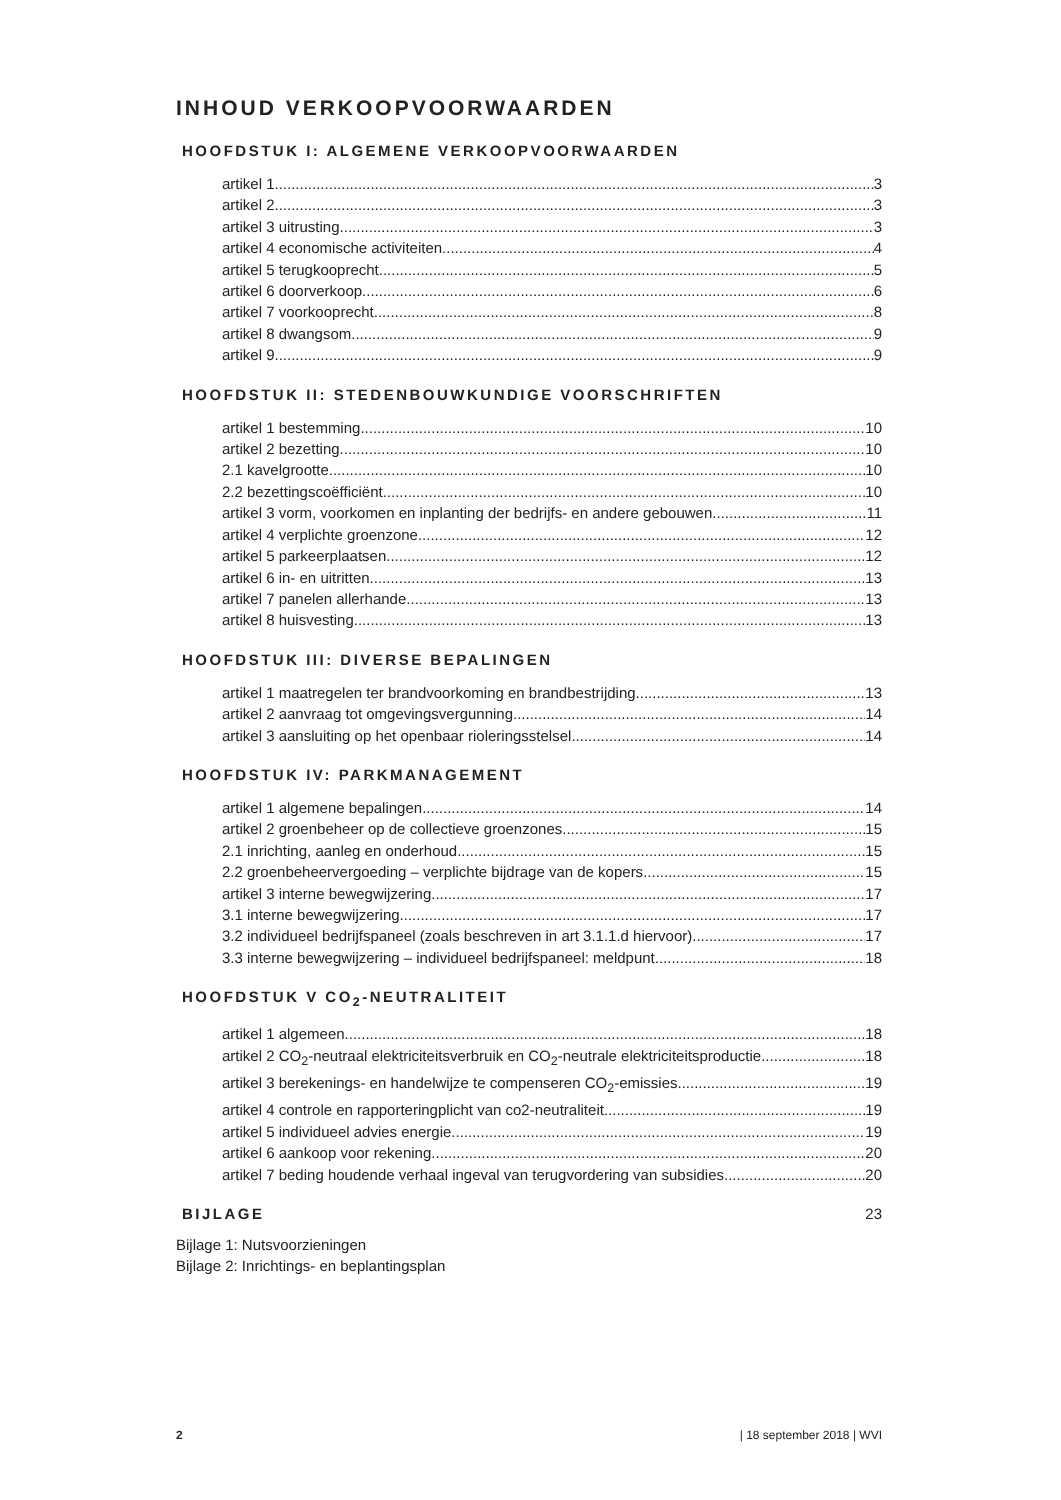INHOUD VERKOOPVOORWAARDEN
HOOFDSTUK I: ALGEMENE VERKOOPVOORWAARDEN
artikel 1 3
artikel 2 3
artikel 3 uitrusting 3
artikel 4 economische activiteiten 4
artikel 5 terugkooprecht 5
artikel 6 doorverkoop 6
artikel 7 voorkooprecht 8
artikel 8 dwangsom 9
artikel 9 9
HOOFDSTUK II: STEDENBOUWKUNDIGE VOORSCHRIFTEN
artikel 1 bestemming 10
artikel 2 bezetting 10
2.1 kavelgrootte 10
2.2 bezettingscoëfficiënt 10
artikel 3 vorm, voorkomen en inplanting der bedrijfs- en andere gebouwen 11
artikel 4 verplichte groenzone 12
artikel 5 parkeerplaatsen 12
artikel 6 in- en uitritten 13
artikel 7 panelen allerhande 13
artikel 8 huisvesting 13
HOOFDSTUK III: DIVERSE BEPALINGEN
artikel 1 maatregelen ter brandvoorkoming en brandbestrijding 13
artikel 2 aanvraag tot omgevingsvergunning 14
artikel 3 aansluiting op het openbaar rioleringsstelsel 14
HOOFDSTUK IV: PARKMANAGEMENT
artikel 1 algemene bepalingen 14
artikel 2 groenbeheer op de collectieve groenzones 15
2.1 inrichting, aanleg en onderhoud 15
2.2 groenbeheervergoeding – verplichte bijdrage van de kopers 15
artikel 3 interne bewegwijzering 17
3.1 interne bewegwijzering 17
3.2 individueel bedrijfspaneel (zoals beschreven in art 3.1.1.d hiervoor) 17
3.3 interne bewegwijzering – individueel bedrijfspaneel: meldpunt 18
HOOFDSTUK V CO<sub>2</sub>-NEUTRALITEIT
artikel 1 algemeen 18
artikel 2 CO<sub>2</sub>-neutraal elektriciteitsverbruik en CO<sub>2</sub>-neutrale elektriciteitsproductie 18
artikel 3 berekenings- en handelwijze te compenseren CO<sub>2</sub>-emissies 19
artikel 4 controle en rapporteringplicht van co2-neutraliteit 19
artikel 5 individueel advies energie 19
artikel 6 aankoop voor rekening 20
artikel 7 beding houdende verhaal ingeval van terugvordering van subsidies 20
BIJLAGE 23
Bijlage 1: Nutsvoorzieningen
Bijlage 2: Inrichtings- en beplantingsplan
2 | 18 september 2018 | WVI